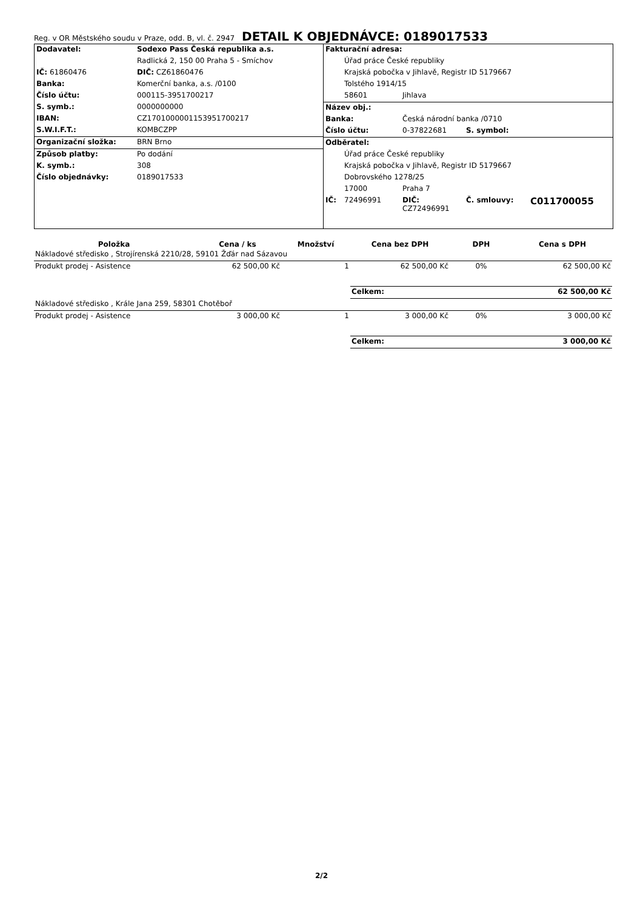Reg. v OR Městského soudu v Praze, odd. B, vl. č. 2947 DETAIL K OBJEDNÁVCE: 0189017533
| Dodavatel: | Sodexo Pass Česká republika a.s. |
| | Radlická 2, 150 00 Praha 5 - Smíchov |
| IČ: 61860476 | DIČ: CZ61860476 |
| Banka: | Komerční banka, a.s. /0100 |
| Číslo účtu: | 000115-3951700217 |
| S. symb.: | 0000000000 |
| IBAN: | CZ1701000001153951700217 |
| S.W.I.F.T.: | KOMBCZPP |
| Organizační složka: | BRN Brno |
| Způsob platby: | Po dodání |
| K. symb.: | 308 |
| Číslo objednávky: | 0189017533 |
| Fakturační adresa: | | | | |
| | Úřad práce České republiky | | | |
| | Krajská pobočka v Jihlavě, Registr ID 5179667 | | | |
| | Tolstého 1914/15 | | | |
| | 58601 | Jihlava | | |
| Název obj.: | | | | |
| Banka: | | Česká národní banka /0710 | | |
| Číslo účtu: | | 0-37822681 | S. symbol: | |
| Odběratel: | | | | |
| | Úřad práce České republiky | | | |
| | Krajská pobočka v Jihlavě, Registr ID 5179667 | | | |
| | Dobrovského 1278/25 | | | |
| | 17000 | Praha 7 | | |
| IČ: | 72496991 | DIČ: CZ72496991 | Č. smlouvy: | C011700055 |
| Položka | Cena / ks | Množství | Cena bez DPH | DPH | Cena s DPH |
| --- | --- | --- | --- | --- | --- |
| Nákladové středisko , Strojírenská 2210/28, 59101 Žďár nad Sázavou | | | | | |
| Produkt prodej - Asistence | 62 500,00 Kč | 1 | 62 500,00 Kč | 0% | 62 500,00 Kč |
| | | | Celkem: | | 62 500,00 Kč |
| Nákladové středisko , Krále Jana 259, 58301 Chotěboř | | | | | |
| Produkt prodej - Asistence | 3 000,00 Kč | 1 | 3 000,00 Kč | 0% | 3 000,00 Kč |
| | | | Celkem: | | 3 000,00 Kč |
2/2